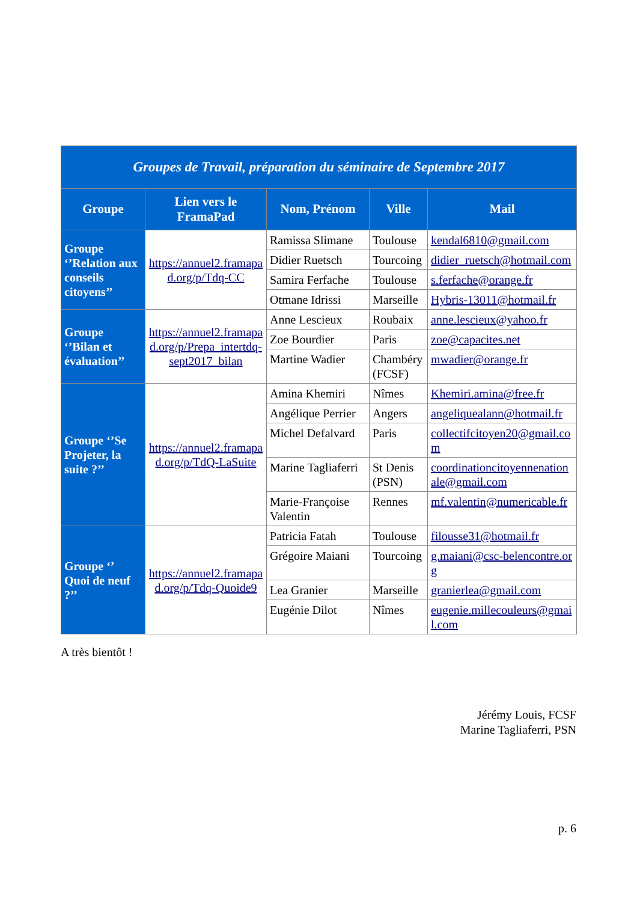| Groupes de Travail, préparation du séminaire de Septembre 2017 | | | | |
| Groupe | Lien vers le FramaPad | Nom, Prénom | Ville | Mail |
| Groupe ‘’Relation aux conseils citoyens’’ | https://annuel2.framapad.org/p/Tdq-CC | Ramissa Slimane | Toulouse | kendal6810@gmail.com |
| | | Didier Ruetsch | Tourcoing | didier_ruetsch@hotmail.com |
| | | Samira Ferfache | Toulouse | s.ferfache@orange.fr |
| | | Otmane Idrissi | Marseille | Hybris-13011@hotmail.fr |
| Groupe ‘’Bilan et évaluation’’ | https://annuel2.framapad.org/p/Prepa_intertdq-sept2017_bilan | Anne Lescieux | Roubaix | anne.lescieux@yahoo.fr |
| | | Zoe Bourdier | Paris | zoe@capacites.net |
| | | Martine Wadier | Chambéry (FCSF) | mwadier@orange.fr |
| Groupe ‘’Se Projeter, la suite ?’’ | https://annuel2.framapad.org/p/TdQ-LaSuite | Amina Khemiri | Nîmes | Khemiri.amina@free.fr |
| | | Angélique Perrier | Angers | angeliquealann@hotmail.fr |
| | | Michel Defalvard | Paris | collectifcitoyen20@gmail.com |
| | | Marine Tagliaferri | St Denis (PSN) | coordinationcitoyennenationale@gmail.com |
| | | Marie-Françoise Valentin | Rennes | mf.valentin@numericable.fr |
| Groupe ‘’ Quoi de neuf ?’’ | https://annuel2.framapad.org/p/Tdq-Quoide9 | Patricia Fatah | Toulouse | filousse31@hotmail.fr |
| | | Grégoire Maiani | Tourcoing | g.maiani@csc-belencontre.org |
| | | Lea Granier | Marseille | granierlea@gmail.com |
| | | Eugénie Dilot | Nîmes | eugenie.millecouleurs@gmail.com |
A très bientôt !
Jérémy Louis, FCSF
Marine Tagliaferri, PSN
p. 6